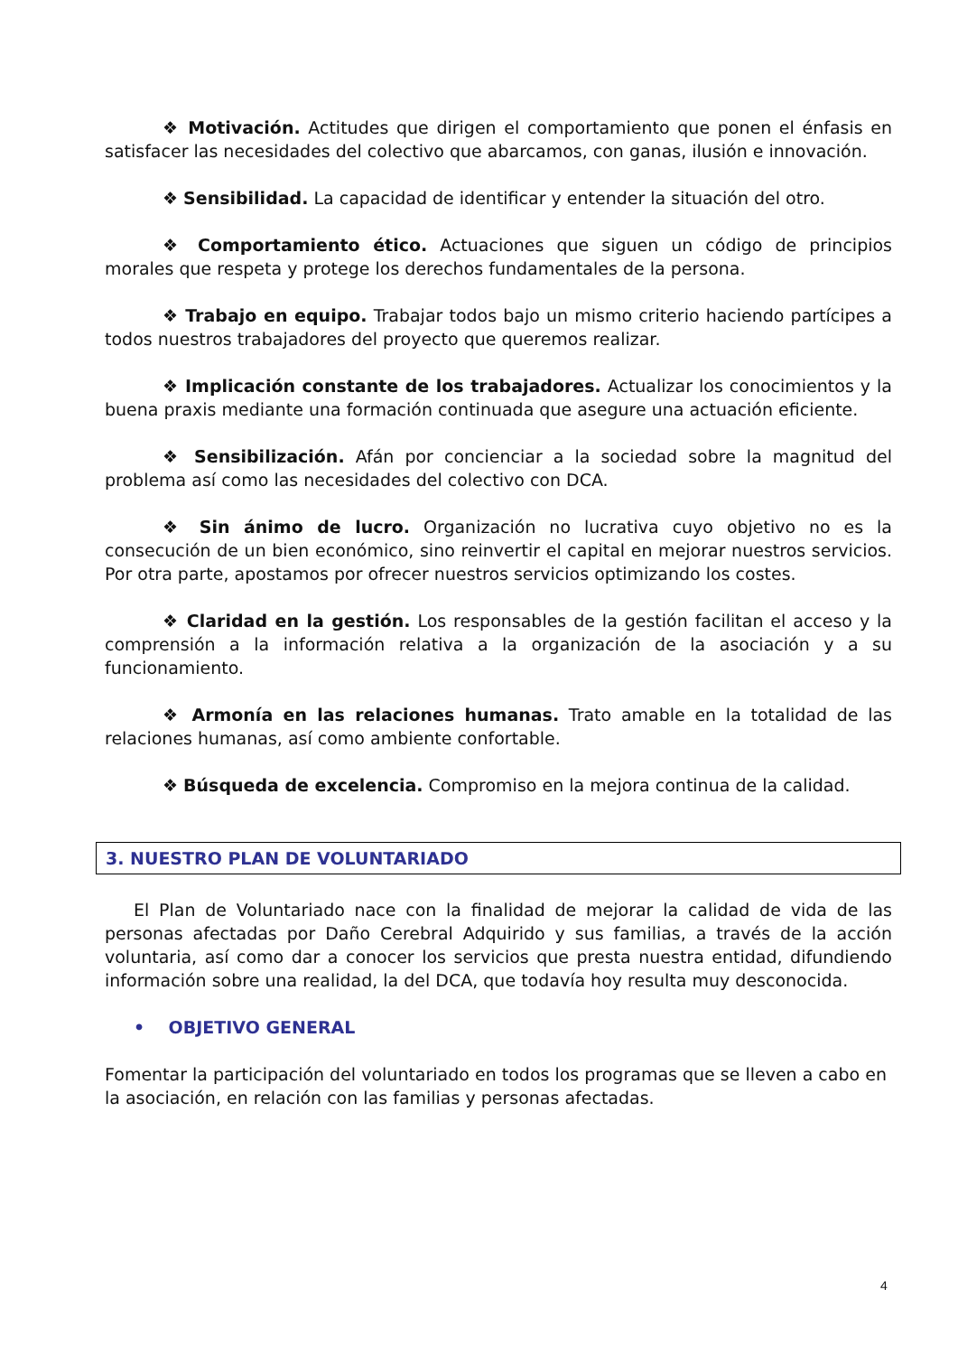❖ Motivación. Actitudes que dirigen el comportamiento que ponen el énfasis en satisfacer las necesidades del colectivo que abarcamos, con ganas, ilusión e innovación.
❖ Sensibilidad. La capacidad de identificar y entender la situación del otro.
❖ Comportamiento ético. Actuaciones que siguen un código de principios morales que respeta y protege los derechos fundamentales de la persona.
❖ Trabajo en equipo. Trabajar todos bajo un mismo criterio haciendo partícipes a todos nuestros trabajadores del proyecto que queremos realizar.
❖ Implicación constante de los trabajadores. Actualizar los conocimientos y la buena praxis mediante una formación continuada que asegure una actuación eficiente.
❖ Sensibilización. Afán por concienciar a la sociedad sobre la magnitud del problema así como las necesidades del colectivo con DCA.
❖ Sin ánimo de lucro. Organización no lucrativa cuyo objetivo no es la consecución de un bien económico, sino reinvertir el capital en mejorar nuestros servicios. Por otra parte, apostamos por ofrecer nuestros servicios optimizando los costes.
❖ Claridad en la gestión. Los responsables de la gestión facilitan el acceso y la comprensión a la información relativa a la organización de la asociación y a su funcionamiento.
❖ Armonía en las relaciones humanas. Trato amable en la totalidad de las relaciones humanas, así como ambiente confortable.
❖ Búsqueda de excelencia. Compromiso en la mejora continua de la calidad.
3. NUESTRO PLAN DE VOLUNTARIADO
El Plan de Voluntariado nace con la finalidad de mejorar la calidad de vida de las personas afectadas por Daño Cerebral Adquirido y sus familias, a través de la acción voluntaria, así como dar a conocer los servicios que presta nuestra entidad, difundiendo información sobre una realidad, la del DCA, que todavía hoy resulta muy desconocida.
• OBJETIVO GENERAL
Fomentar la participación del voluntariado en todos los programas que se lleven a cabo en la asociación, en relación con las familias y personas afectadas.
4